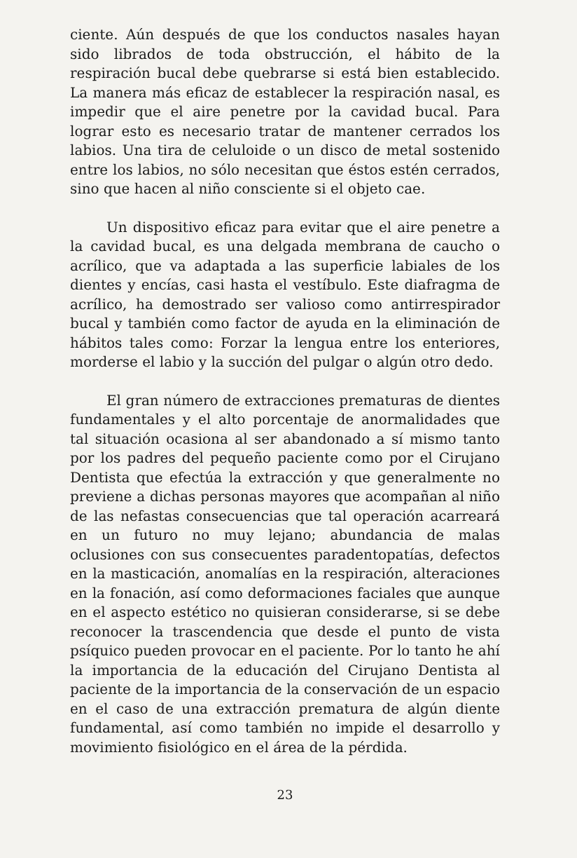ciente. Aún después de que los conductos nasales hayan sido librados de toda obstrucción, el hábito de la respiración bucal debe quebrarse si está bien establecido. La manera más eficaz de establecer la respiración nasal, es impedir que el aire penetre por la cavidad bucal. Para lograr esto es necesario tratar de mantener cerrados los labios. Una tira de celuloide o un disco de metal sostenido entre los labios, no sólo necesitan que éstos estén cerrados, sino que hacen al niño consciente si el objeto cae.
Un dispositivo eficaz para evitar que el aire penetre a la cavidad bucal, es una delgada membrana de caucho o acrílico, que va adaptada a las superficie labiales de los dientes y encías, casi hasta el vestíbulo. Este diafragma de acrílico, ha demostrado ser valioso como antirrespirador bucal y también como factor de ayuda en la eliminación de hábitos tales como: Forzar la lengua entre los enteriores, morderse el labio y la succión del pulgar o algún otro dedo.
El gran número de extracciones prematuras de dientes fundamentales y el alto porcentaje de anormalidades que tal situación ocasiona al ser abandonado a sí mismo tanto por los padres del pequeño paciente como por el Cirujano Dentista que efectúa la extracción y que generalmente no previene a dichas personas mayores que acompañan al niño de las nefastas consecuencias que tal operación acarreará en un futuro no muy lejano; abundancia de malas oclusiones con sus consecuentes paradentopatías, defectos en la masticación, anomalías en la respiración, alteraciones en la fonación, así como deformaciones faciales que aunque en el aspecto estético no quisieran considerarse, si se debe reconocer la trascendencia que desde el punto de vista psíquico pueden provocar en el paciente. Por lo tanto he ahí la importancia de la educación del Cirujano Dentista al paciente de la importancia de la conservación de un espacio en el caso de una extracción prematura de algún diente fundamental, así como también no impide el desarrollo y movimiento fisiológico en el área de la pérdida.
23